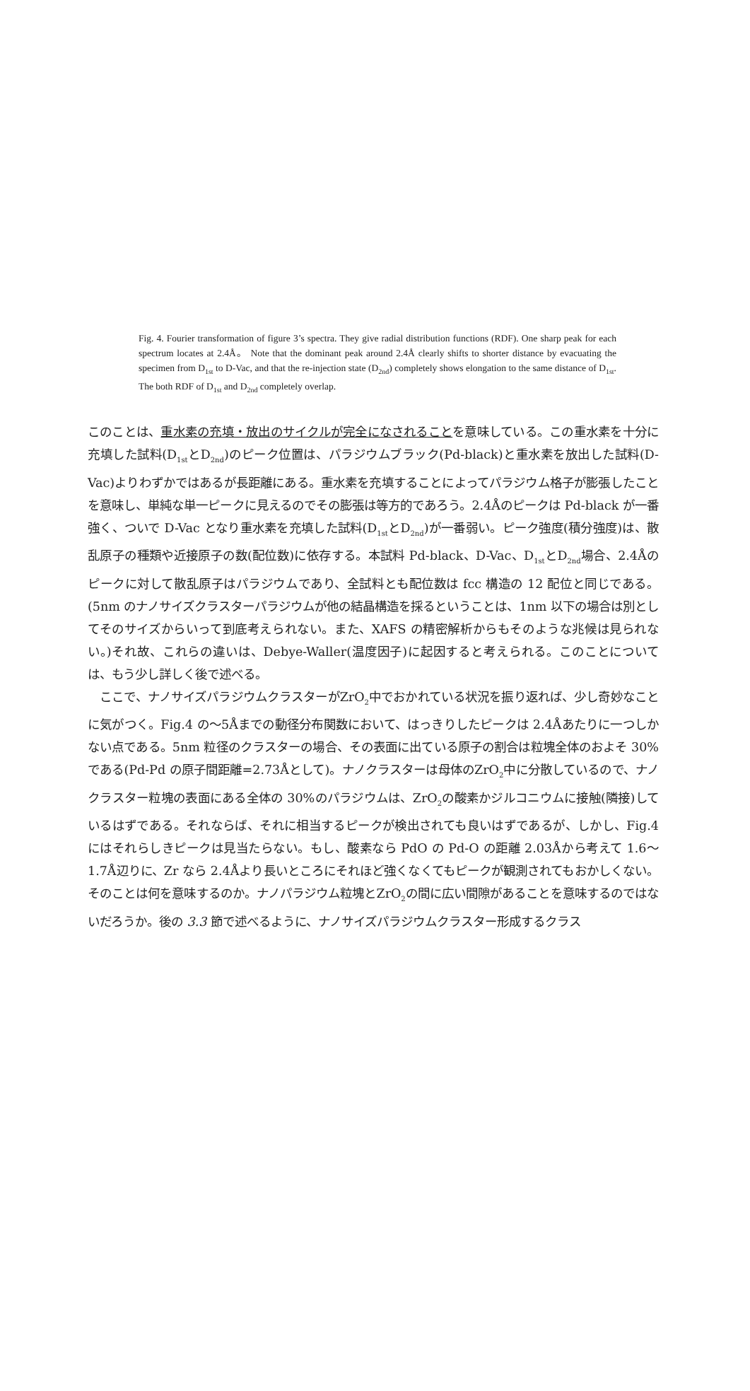Fig. 4. Fourier transformation of figure 3’s spectra. They give radial distribution functions (RDF). One sharp peak for each spectrum locates at 2.4Å。 Note that the dominant peak around 2.4Å clearly shifts to shorter distance by evacuating the specimen from D<sub>1st</sub> to D-Vac, and that the re-injection state (D<sub>2nd</sub>) completely shows elongation to the same distance of D<sub>1st</sub>. The both RDF of D<sub>1st</sub> and D<sub>2nd</sub> completely overlap.
このことは、重水素の充填・放出のサイクルが完全になされることを意味している。この重水素を十分に充填した試料(D<sub>1st</sub>とD<sub>2nd</sub>)のピーク位置は、パラジウムブラック(Pd-black)と重水素を放出した試料(D-Vac)よりわずかではあるが長距離にある。重水素を充填することによってパラジウム格子が膨張したことを意味し、単純な単一ピークに見えるのでその膨張は等方的であろう。2.4Åのピークは Pd-black が一番強く、ついで D-Vac となり重水素を充填した試料(D<sub>1st</sub>とD<sub>2nd</sub>)が一番弱い。ピーク強度(積分強度)は、散乱原子の種類や近接原子の数(配位数)に依存する。本試料 Pd-black、D-Vac、D<sub>1st</sub>とD<sub>2nd</sub>場合、2.4Åのピークに対して散乱原子はパラジウムであり、全試料とも配位数は fcc 構造の 12 配位と同じである。(5nm のナノサイズクラスターパラジウムが他の結晶構造を採るということは、1nm 以下の場合は別としてそのサイズからいって到底考えられない。また、XAFS の精密解析からもそのような兆候は見られない。)それ故、これらの違いは、Debye-Waller(温度因子)に起因すると考えられる。このことについては、もう少し詳しく後で述べる。
　ここで、ナノサイズパラジウムクラスターがZrO<sub>2</sub>中でおかれている状況を振り返れば、少し奇妙なことに気がつく。Fig.4 の〜5Åまでの動径分布関数において、はっきりしたピークは 2.4Åあたりに一つしかない点である。5nm 粒径のクラスターの場合、その表面に出ている原子の割合は粒塊全体のおよそ 30%である(Pd-Pd の原子間距離=2.73Åとして)。ナノクラスターは母体のZrO<sub>2</sub>中に分散しているので、ナノクラスター粒塊の表面にある全体の 30%のパラジウムは、ZrO<sub>2</sub>の酸素かジルコニウムに接触(隣接)しているはずである。それならば、それに相当するピークが検出されても良いはずであるが、しかし、Fig.4 にはそれらしきピークは見当たらない。もし、酸素なら PdO の Pd-O の距離 2.03Åから考えて 1.6〜1.7Å辺りに、Zr なら 2.4Åより長いところにそれほど強くなくてもピークが観測されてもおかしくない。そのことは何を意味するのか。ナノパラジウム粒塊とZrO<sub>2</sub>の間に広い間隙があることを意味するのではないだろうか。後の 3.3 節で述べるように、ナノサイズパラジウムクラスター形成するクラス